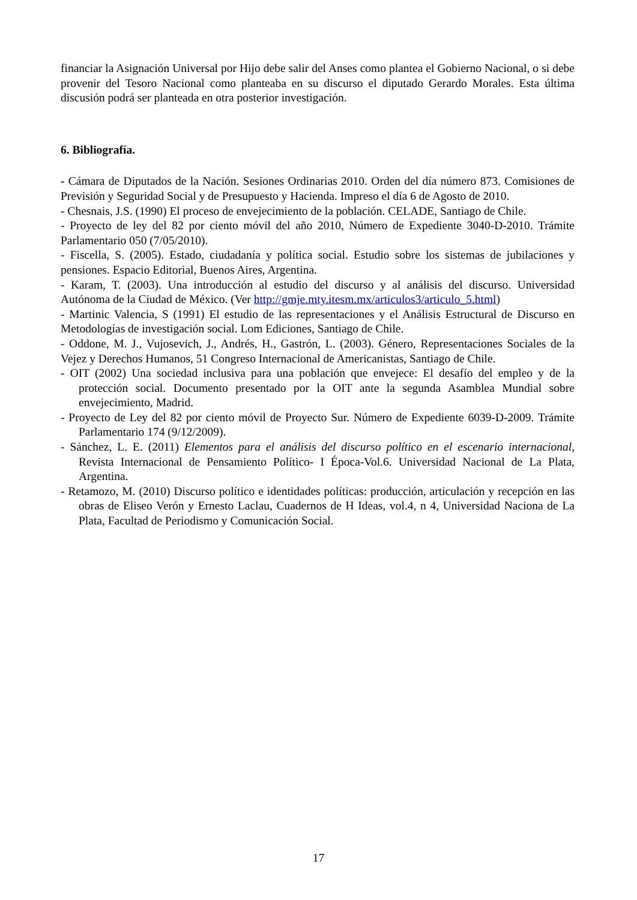financiar la Asignación Universal por Hijo debe salir del Anses como plantea el Gobierno Nacional, o si debe provenir del Tesoro Nacional como planteaba en su discurso el diputado Gerardo Morales. Esta última discusión podrá ser planteada en otra posterior investigación.
6. Bibliografía.
- Cámara de Diputados de la Nación. Sesiones Ordinarias 2010. Orden del día número 873. Comisiones de Previsión y Seguridad Social y de Presupuesto y Hacienda. Impreso el día 6 de Agosto de 2010.
- Chesnais, J.S. (1990) El proceso de envejecimiento de la población. CELADE, Santiago de Chile.
- Proyecto de ley del 82 por ciento móvil del año 2010, Número de Expediente 3040-D-2010. Trámite Parlamentario 050 (7/05/2010).
- Fiscella, S. (2005). Estado, ciudadanía y política social. Estudio sobre los sistemas de jubilaciones y pensiones. Espacio Editorial, Buenos Aires, Argentina.
- Karam, T. (2003). Una introducción al estudio del discurso y al análisis del discurso. Universidad Autónoma de la Ciudad de México. (Ver http://gmje.mty.itesm.mx/articulos3/articulo_5.html)
- Martinic Valencia, S (1991) El estudio de las representaciones y el Análisis Estructural de Discurso en Metodologías de investigación social. Lom Ediciones, Santiago de Chile.
- Oddone, M. J., Vujosevich, J., Andrés, H., Gastrón, L. (2003). Género, Representaciones Sociales de la Vejez y Derechos Humanos, 51 Congreso Internacional de Americanistas, Santiago de Chile.
- OIT (2002) Una sociedad inclusiva para una población que envejece: El desafío del empleo y de la protección social. Documento presentado por la OIT ante la segunda Asamblea Mundial sobre envejecimiento, Madrid.
- Proyecto de Ley del 82 por ciento móvil de Proyecto Sur. Número de Expediente 6039-D-2009. Trámite Parlamentario 174 (9/12/2009).
- Sánchez, L. E. (2011) Elementos para el análisis del discurso político en el escenario internacional, Revista Internacional de Pensamiento Político- I Época-Vol.6. Universidad Nacional de La Plata, Argentina.
- Retamozo, M. (2010) Discurso político e identidades políticas: producción, articulación y recepción en las obras de Eliseo Verón y Ernesto Laclau, Cuadernos de H Ideas, vol.4, n 4, Universidad Naciona de La Plata, Facultad de Periodismo y Comunicación Social.
17